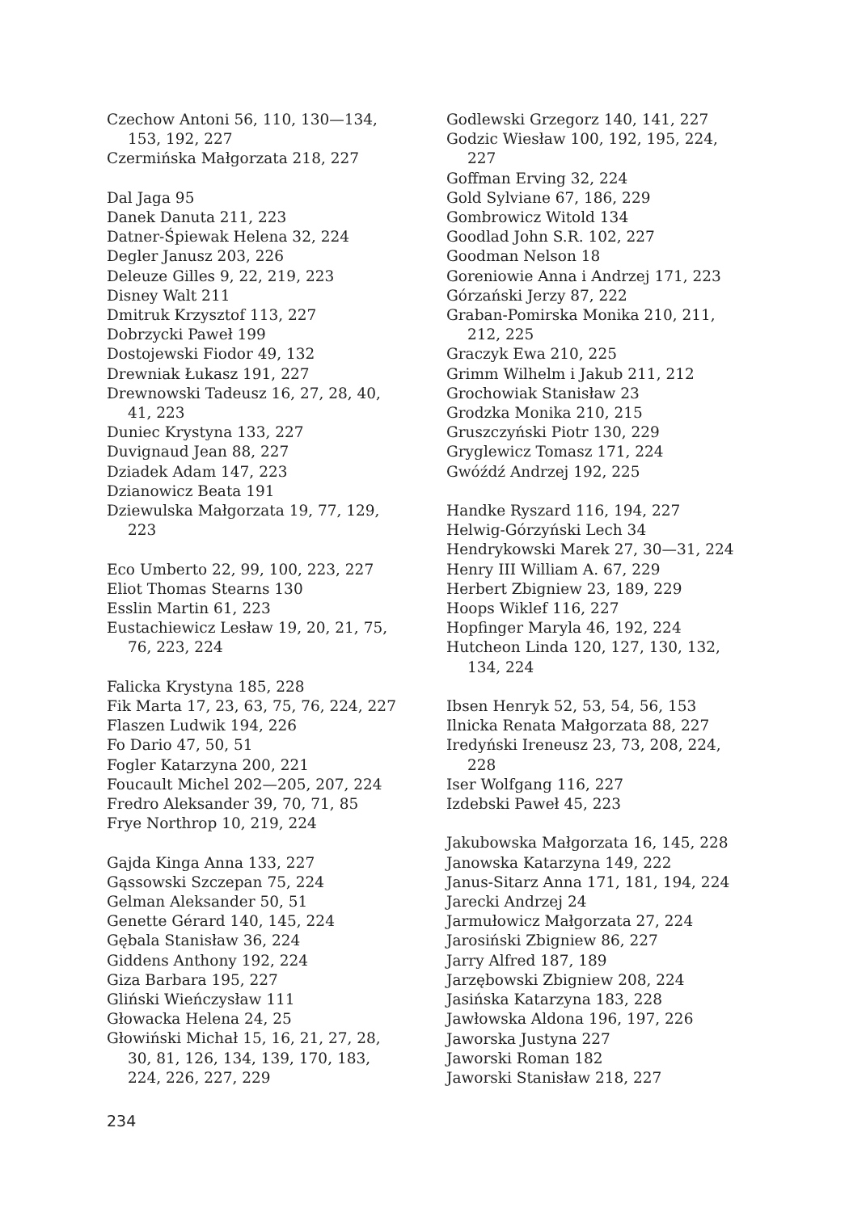Czechow Antoni 56, 110, 130—134, 153, 192, 227
Czermińska Małgorzata 218, 227
Dal Jaga 95
Danek Danuta 211, 223
Datner-Śpiewak Helena 32, 224
Degler Janusz 203, 226
Deleuze Gilles 9, 22, 219, 223
Disney Walt 211
Dmitruk Krzysztof 113, 227
Dobrzycki Paweł 199
Dostojewski Fiodor 49, 132
Drewniak Łukasz 191, 227
Drewnowski Tadeusz 16, 27, 28, 40, 41, 223
Duniec Krystyna 133, 227
Duvignaud Jean 88, 227
Dziadek Adam 147, 223
Dzianowicz Beata 191
Dziewulska Małgorzata 19, 77, 129, 223
Eco Umberto 22, 99, 100, 223, 227
Eliot Thomas Stearns 130
Esslin Martin 61, 223
Eustachiewicz Lesław 19, 20, 21, 75, 76, 223, 224
Falicka Krystyna 185, 228
Fik Marta 17, 23, 63, 75, 76, 224, 227
Flaszen Ludwik 194, 226
Fo Dario 47, 50, 51
Fogler Katarzyna 200, 221
Foucault Michel 202—205, 207, 224
Fredro Aleksander 39, 70, 71, 85
Frye Northrop 10, 219, 224
Gajda Kinga Anna 133, 227
Gąssowski Szczepan 75, 224
Gelman Aleksander 50, 51
Genette Gérard 140, 145, 224
Gębala Stanisław 36, 224
Giddens Anthony 192, 224
Giza Barbara 195, 227
Gliński Wieńczysław 111
Głowacka Helena 24, 25
Głowiński Michał 15, 16, 21, 27, 28, 30, 81, 126, 134, 139, 170, 183, 224, 226, 227, 229
Godlewski Grzegorz 140, 141, 227
Godzic Wiesław 100, 192, 195, 224, 227
Goffman Erving 32, 224
Gold Sylviane 67, 186, 229
Gombrowicz Witold 134
Goodlad John S.R. 102, 227
Goodman Nelson 18
Goreniowie Anna i Andrzej 171, 223
Górzański Jerzy 87, 222
Graban-Pomirska Monika 210, 211, 212, 225
Graczyk Ewa 210, 225
Grimm Wilhelm i Jakub 211, 212
Grochowiak Stanisław 23
Grodzka Monika 210, 215
Gruszczyński Piotr 130, 229
Gryglewicz Tomasz 171, 224
Gwóźdź Andrzej 192, 225
Handke Ryszard 116, 194, 227
Helwig-Górzyński Lech 34
Hendrykowski Marek 27, 30—31, 224
Henry III William A. 67, 229
Herbert Zbigniew 23, 189, 229
Hoops Wiklef 116, 227
Hopfinger Maryla 46, 192, 224
Hutcheon Linda 120, 127, 130, 132, 134, 224
Ibsen Henryk 52, 53, 54, 56, 153
Ilnicka Renata Małgorzata 88, 227
Iredyński Ireneusz 23, 73, 208, 224, 228
Iser Wolfgang 116, 227
Izdebski Paweł 45, 223
Jakubowska Małgorzata 16, 145, 228
Janowska Katarzyna 149, 222
Janus-Sitarz Anna 171, 181, 194, 224
Jarecki Andrzej 24
Jarmułowicz Małgorzata 27, 224
Jarosiński Zbigniew 86, 227
Jarry Alfred 187, 189
Jarzębowski Zbigniew 208, 224
Jasińska Katarzyna 183, 228
Jawłowska Aldona 196, 197, 226
Jaworska Justyna 227
Jaworski Roman 182
Jaworski Stanisław 218, 227
234